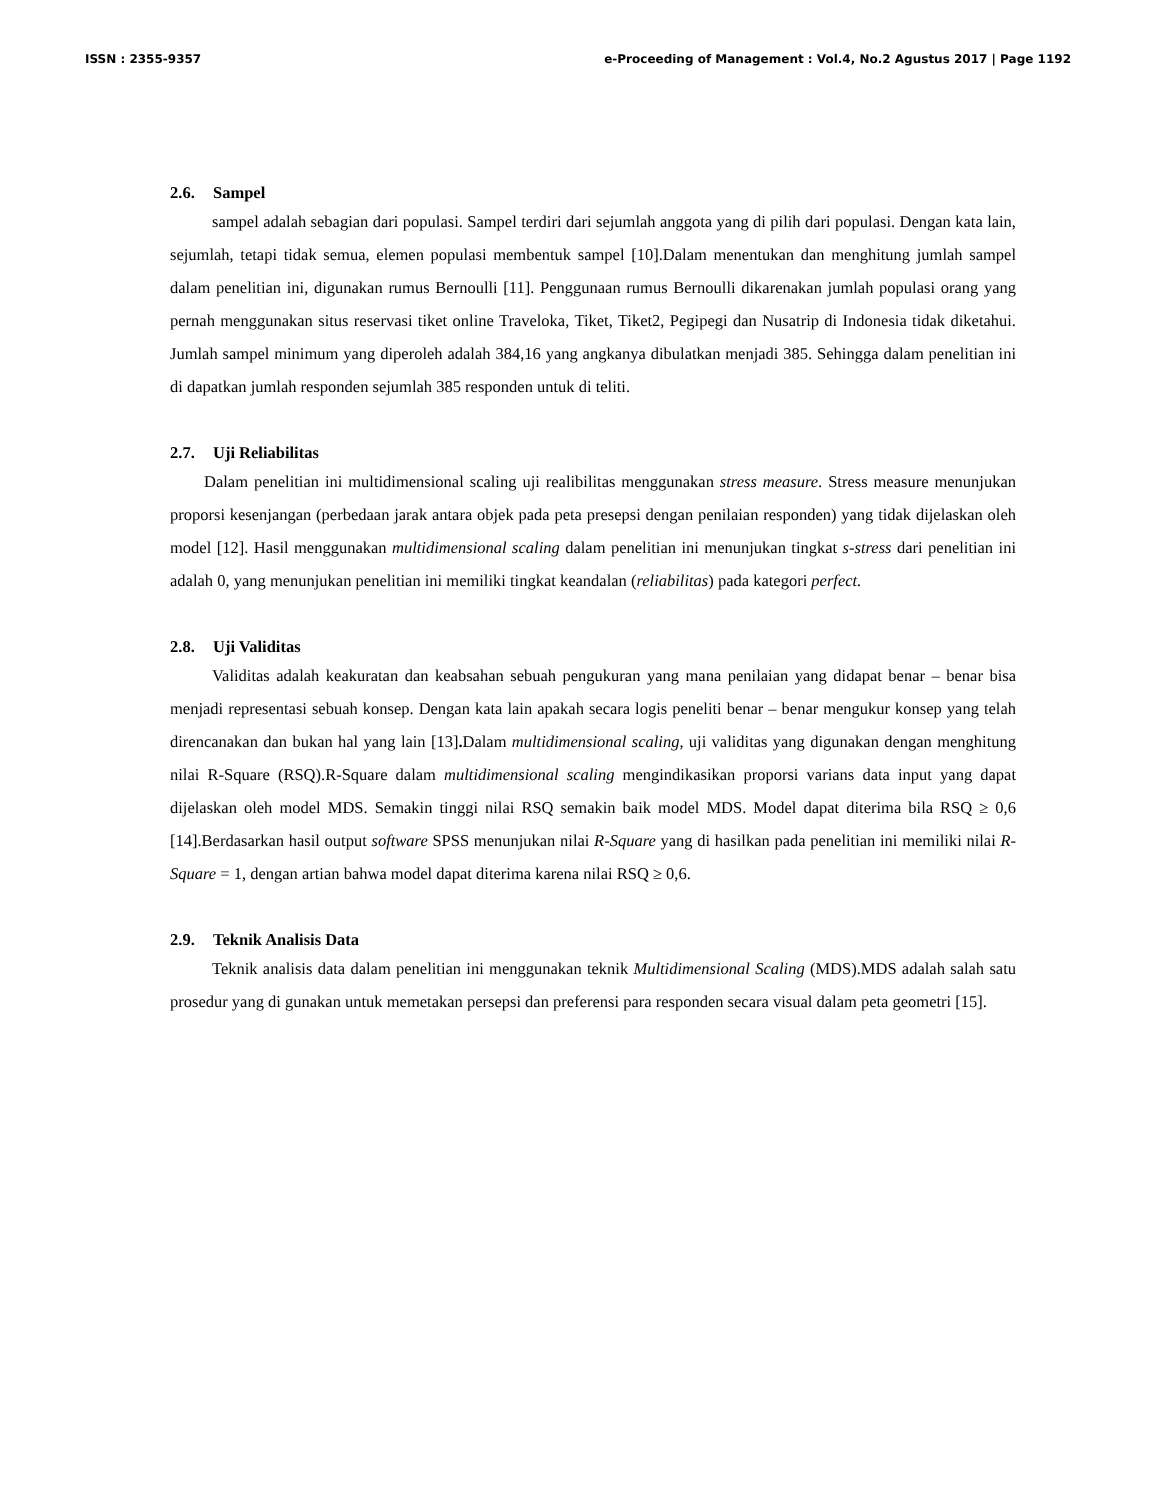ISSN : 2355-9357 e-Proceeding of Management : Vol.4, No.2 Agustus 2017 | Page 1192
2.6. Sampel
sampel adalah sebagian dari populasi. Sampel terdiri dari sejumlah anggota yang di pilih dari populasi. Dengan kata lain, sejumlah, tetapi tidak semua, elemen populasi membentuk sampel [10].Dalam menentukan dan menghitung jumlah sampel dalam penelitian ini, digunakan rumus Bernoulli [11]. Penggunaan rumus Bernoulli dikarenakan jumlah populasi orang yang pernah menggunakan situs reservasi tiket online Traveloka, Tiket, Tiket2, Pegipegi dan Nusatrip di Indonesia tidak diketahui. Jumlah sampel minimum yang diperoleh adalah 384,16 yang angkanya dibulatkan menjadi 385. Sehingga dalam penelitian ini di dapatkan jumlah responden sejumlah 385 responden untuk di teliti.
2.7. Uji Reliabilitas
Dalam penelitian ini multidimensional scaling uji realibilitas menggunakan stress measure. Stress measure menunjukan proporsi kesenjangan (perbedaan jarak antara objek pada peta presepsi dengan penilaian responden) yang tidak dijelaskan oleh model [12]. Hasil menggunakan multidimensional scaling dalam penelitian ini menunjukan tingkat s-stress dari penelitian ini adalah 0, yang menunjukan penelitian ini memiliki tingkat keandalan (reliabilitas) pada kategori perfect.
2.8. Uji Validitas
Validitas adalah keakuratan dan keabsahan sebuah pengukuran yang mana penilaian yang didapat benar – benar bisa menjadi representasi sebuah konsep. Dengan kata lain apakah secara logis peneliti benar – benar mengukur konsep yang telah direncanakan dan bukan hal yang lain [13]. Dalam multidimensional scaling, uji validitas yang digunakan dengan menghitung nilai R-Square (RSQ).R-Square dalam multidimensional scaling mengindikasikan proporsi varians data input yang dapat dijelaskan oleh model MDS. Semakin tinggi nilai RSQ semakin baik model MDS. Model dapat diterima bila RSQ ≥ 0,6 [14].Berdasarkan hasil output software SPSS menunjukan nilai R-Square yang di hasilkan pada penelitian ini memiliki nilai R-Square = 1, dengan artian bahwa model dapat diterima karena nilai RSQ ≥ 0,6.
2.9. Teknik Analisis Data
Teknik analisis data dalam penelitian ini menggunakan teknik Multidimensional Scaling (MDS).MDS adalah salah satu prosedur yang di gunakan untuk memetakan persepsi dan preferensi para responden secara visual dalam peta geometri [15].